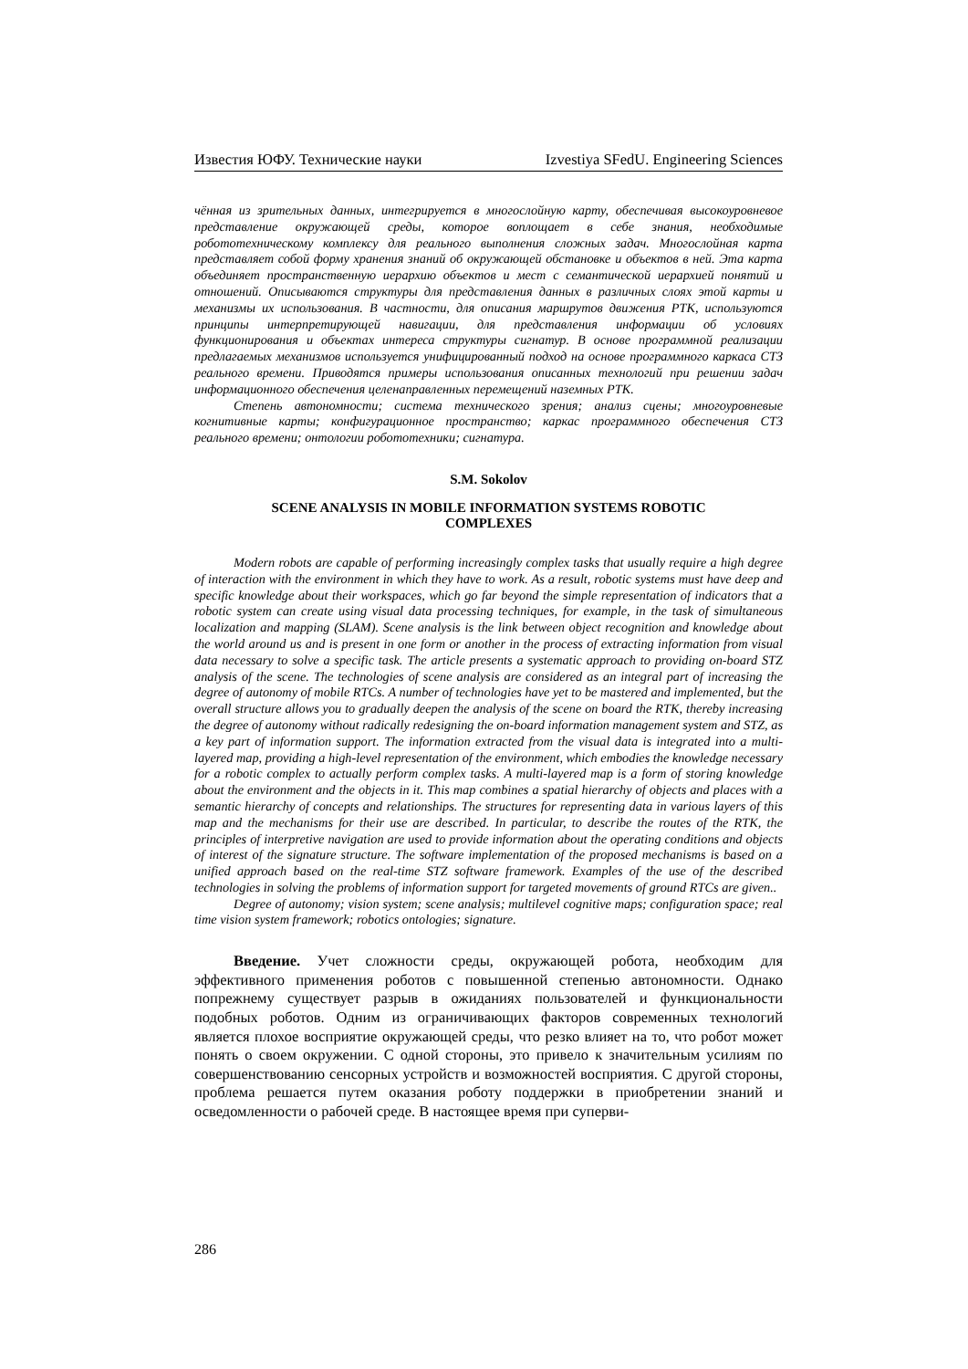Известия ЮФУ. Технические науки Izvestiya SFedU. Engineering Sciences
чённая из зрительных данных, интегрируется в многослойную карту, обеспечивая высокоуровневое представление окружающей среды, которое воплощает в себе знания, необходимые робототехническому комплексу для реального выполнения сложных задач. Многослойная карта представляет собой форму хранения знаний об окружающей обстановке и объектов в ней. Эта карта объединяет пространственную иерархию объектов и мест с семантической иерархией понятий и отношений. Описываются структуры для представления данных в различных слоях этой карты и механизмы их использования. В частности, для описания маршрутов движения РТК, используются принципы интерпретирующей навигации, для представления информации об условиях функционирования и объектах интереса структуры сигнатур. В основе программной реализации предлагаемых механизмов используется унифицированный подход на основе программного каркаса СТЗ реального времени. Приводятся примеры использования описанных технологий при решении задач информационного обеспечения целенаправленных перемещений наземных РТК.
Степень автономности; система технического зрения; анализ сцены; многоуровневые когнитивные карты; конфигурационное пространство; каркас программного обеспечения СТЗ реального времени; онтологии робототехники; сигнатура.
S.M. Sokolov
SCENE ANALYSIS IN MOBILE INFORMATION SYSTEMS ROBOTIC
COMPLEXES
Modern robots are capable of performing increasingly complex tasks that usually require a high degree of interaction with the environment in which they have to work. As a result, robotic systems must have deep and specific knowledge about their workspaces, which go far beyond the simple representation of indicators that a robotic system can create using visual data processing techniques, for example, in the task of simultaneous localization and mapping (SLAM). Scene analysis is the link between object recognition and knowledge about the world around us and is present in one form or another in the process of extracting information from visual data necessary to solve a specific task. The article presents a systematic approach to providing on-board STZ analysis of the scene. The technologies of scene analysis are considered as an integral part of increasing the degree of autonomy of mobile RTCs. A number of technologies have yet to be mastered and implemented, but the overall structure allows you to gradually deepen the analysis of the scene on board the RTK, thereby increasing the degree of autonomy without radically redesigning the on-board information management system and STZ, as a key part of information support. The information extracted from the visual data is integrated into a multi-layered map, providing a high-level representation of the environment, which embodies the knowledge necessary for a robotic complex to actually perform complex tasks. A multi-layered map is a form of storing knowledge about the environment and the objects in it. This map combines a spatial hierarchy of objects and places with a semantic hierarchy of concepts and relationships. The structures for representing data in various layers of this map and the mechanisms for their use are described. In particular, to describe the routes of the RTK, the principles of interpretive navigation are used to provide information about the operating conditions and objects of interest of the signature structure. The software implementation of the proposed mechanisms is based on a unified approach based on the real-time STZ software framework. Examples of the use of the described technologies in solving the problems of information support for targeted movements of ground RTCs are given..
Degree of autonomy; vision system; scene analysis; multilevel cognitive maps; configuration space; real time vision system framework; robotics ontologies; signature.
Введение. Учет сложности среды, окружающей робота, необходим для эффективного применения роботов с повышенной степенью автономности. Однако попрежнему существует разрыв в ожиданиях пользователей и функциональности подобных роботов. Одним из ограничивающих факторов современных технологий является плохое восприятие окружающей среды, что резко влияет на то, что робот может понять о своем окружении. С одной стороны, это привело к значительным усилиям по совершенствованию сенсорных устройств и возможностей восприятия. С другой стороны, проблема решается путем оказания роботу поддержки в приобретении знаний и осведомленности о рабочей среде. В настоящее время при суперви-
286